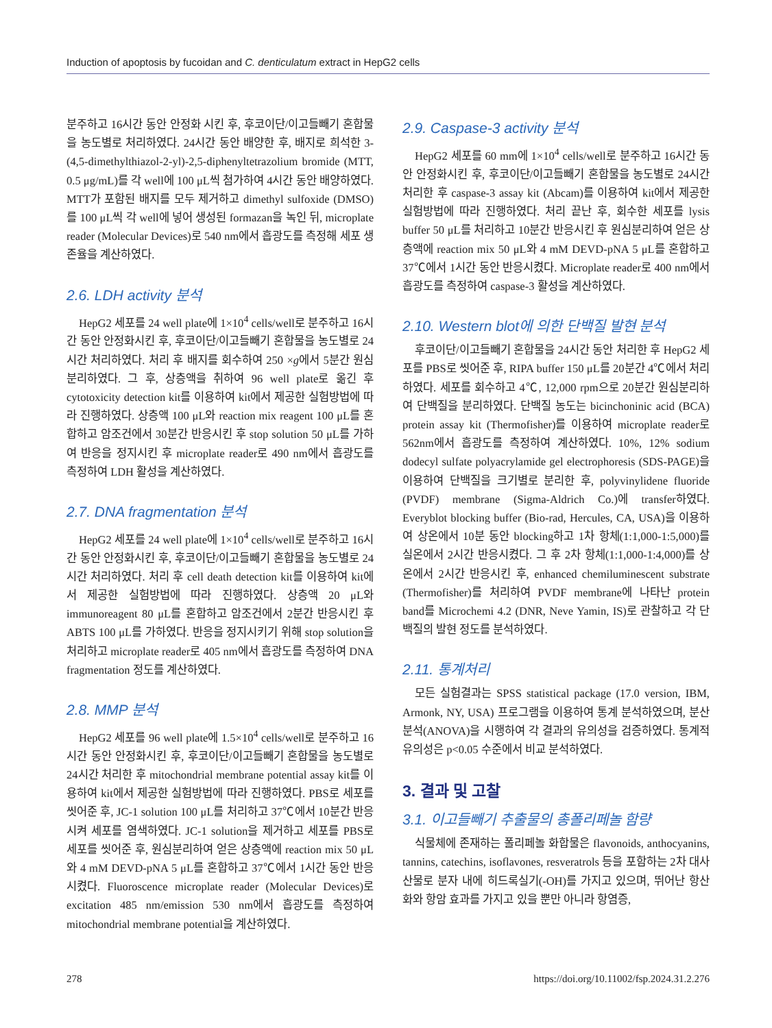Induction of apoptosis by fucoidan and C. denticulatum extract in HepG2 cells
분주하고 16시간 동안 안정화 시킨 후, 후코이단/이고들빼기 혼합물을 농도별로 처리하였다. 24시간 동안 배양한 후, 배지로 희석한 3-(4,5-dimethylthiazol-2-yl)-2,5-diphenyltetrazolium bromide (MTT, 0.5 μg/mL)를 각 well에 100 μL씩 첨가하여 4시간 동안 배양하였다. MTT가 포함된 배지를 모두 제거하고 dimethyl sulfoxide (DMSO)를 100 μL씩 각 well에 넣어 생성된 formazan을 녹인 뒤, microplate reader (Molecular Devices)로 540 nm에서 흡광도를 측정해 세포 생존율을 계산하였다.
2.6. LDH activity 분석
HepG2 세포를 24 well plate에 1×10<sup>4</sup> cells/well로 분주하고 16시간 동안 안정화시킨 후, 후코이단/이고들빼기 혼합물을 농도별로 24시간 처리하였다. 처리 후 배지를 회수하여 250 ×g에서 5분간 원심분리하였다. 그 후, 상층액을 취하여 96 well plate로 옮긴 후 cytotoxicity detection kit를 이용하여 kit에서 제공한 실험방법에 따라 진행하였다. 상층액 100 μL와 reaction mix reagent 100 μL를 혼합하고 암조건에서 30분간 반응시킨 후 stop solution 50 μL를 가하여 반응을 정지시킨 후 microplate reader로 490 nm에서 흡광도를 측정하여 LDH 활성을 계산하였다.
2.7. DNA fragmentation 분석
HepG2 세포를 24 well plate에 1×10<sup>4</sup> cells/well로 분주하고 16시간 동안 안정화시킨 후, 후코이단/이고들빼기 혼합물을 농도별로 24시간 처리하였다. 처리 후 cell death detection kit를 이용하여 kit에서 제공한 실험방법에 따라 진행하였다. 상층액 20 μL와 immunoreagent 80 μL를 혼합하고 암조건에서 2분간 반응시킨 후 ABTS 100 μL를 가하였다. 반응을 정지시키기 위해 stop solution을 처리하고 microplate reader로 405 nm에서 흡광도를 측정하여 DNA fragmentation 정도를 계산하였다.
2.8. MMP 분석
HepG2 세포를 96 well plate에 1.5×10<sup>4</sup> cells/well로 분주하고 16시간 동안 안정화시킨 후, 후코이단/이고들빼기 혼합물을 농도별로 24시간 처리한 후 mitochondrial membrane potential assay kit를 이용하여 kit에서 제공한 실험방법에 따라 진행하였다. PBS로 세포를 씻어준 후, JC-1 solution 100 μL를 처리하고 37℃에서 10분간 반응시켜 세포를 염색하였다. JC-1 solution을 제거하고 세포를 PBS로 세포를 씻어준 후, 원심분리하여 얻은 상층액에 reaction mix 50 μL와 4 mM DEVD-pNA 5 μL를 혼합하고 37℃에서 1시간 동안 반응시켰다. Fluoroscence microplate reader (Molecular Devices)로 excitation 485 nm/emission 530 nm에서 흡광도를 측정하여 mitochondrial membrane potential을 계산하였다.
2.9. Caspase-3 activity 분석
HepG2 세포를 60 mm에 1×10<sup>4</sup> cells/well로 분주하고 16시간 동안 안정화시킨 후, 후코이단/이고들빼기 혼합물을 농도별로 24시간 처리한 후 caspase-3 assay kit (Abcam)를 이용하여 kit에서 제공한 실험방법에 따라 진행하였다. 처리 끝난 후, 회수한 세포를 lysis buffer 50 μL를 처리하고 10분간 반응시킨 후 원심분리하여 얻은 상층액에 reaction mix 50 μL와 4 mM DEVD-pNA 5 μL를 혼합하고 37℃에서 1시간 동안 반응시켰다. Microplate reader로 400 nm에서 흡광도를 측정하여 caspase-3 활성을 계산하였다.
2.10. Western blot에 의한 단백질 발현 분석
후코이단/이고들빼기 혼합물을 24시간 동안 처리한 후 HepG2 세포를 PBS로 씻어준 후, RIPA buffer 150 μL를 20분간 4℃에서 처리하였다. 세포를 회수하고 4℃, 12,000 rpm으로 20분간 원심분리하여 단백질을 분리하였다. 단백질 농도는 bicinchoninic acid (BCA) protein assay kit (Thermofisher)를 이용하여 microplate reader로 562nm에서 흡광도를 측정하여 계산하였다. 10%, 12% sodium dodecyl sulfate polyacrylamide gel electrophoresis (SDS-PAGE)을 이용하여 단백질을 크기별로 분리한 후, polyvinylidene fluoride (PVDF) membrane (Sigma-Aldrich Co.)에 transfer하였다. Everyblot blocking buffer (Bio-rad, Hercules, CA, USA)을 이용하여 상온에서 10분 동안 blocking하고 1차 항체(1:1,000-1:5,000)를 실온에서 2시간 반응시켰다. 그 후 2차 항체(1:1,000-1:4,000)를 상온에서 2시간 반응시킨 후, enhanced chemiluminescent substrate (Thermofisher)를 처리하여 PVDF membrane에 나타난 protein band를 Microchemi 4.2 (DNR, Neve Yamin, IS)로 관찰하고 각 단백질의 발현 정도를 분석하였다.
2.11. 통계처리
모든 실험결과는 SPSS statistical package (17.0 version, IBM, Armonk, NY, USA) 프로그램을 이용하여 통계 분석하였으며, 분산분석(ANOVA)을 시행하여 각 결과의 유의성을 검증하였다. 통계적 유의성은 p<0.05 수준에서 비교 분석하였다.
3. 결과 및 고찰
3.1. 이고들빼기 추출물의 총폴리페놀 함량
식물체에 존재하는 폴리페놀 화합물은 flavonoids, anthocyanins, tannins, catechins, isoflavones, resveratrols 등을 포함하는 2차 대사 산물로 분자 내에 히드록실기(-OH)를 가지고 있으며, 뛰어난 항산화와 항암 효과를 가지고 있을 뿐만 아니라 항염증,
278 https://doi.org/10.11002/fsp.2024.31.2.276